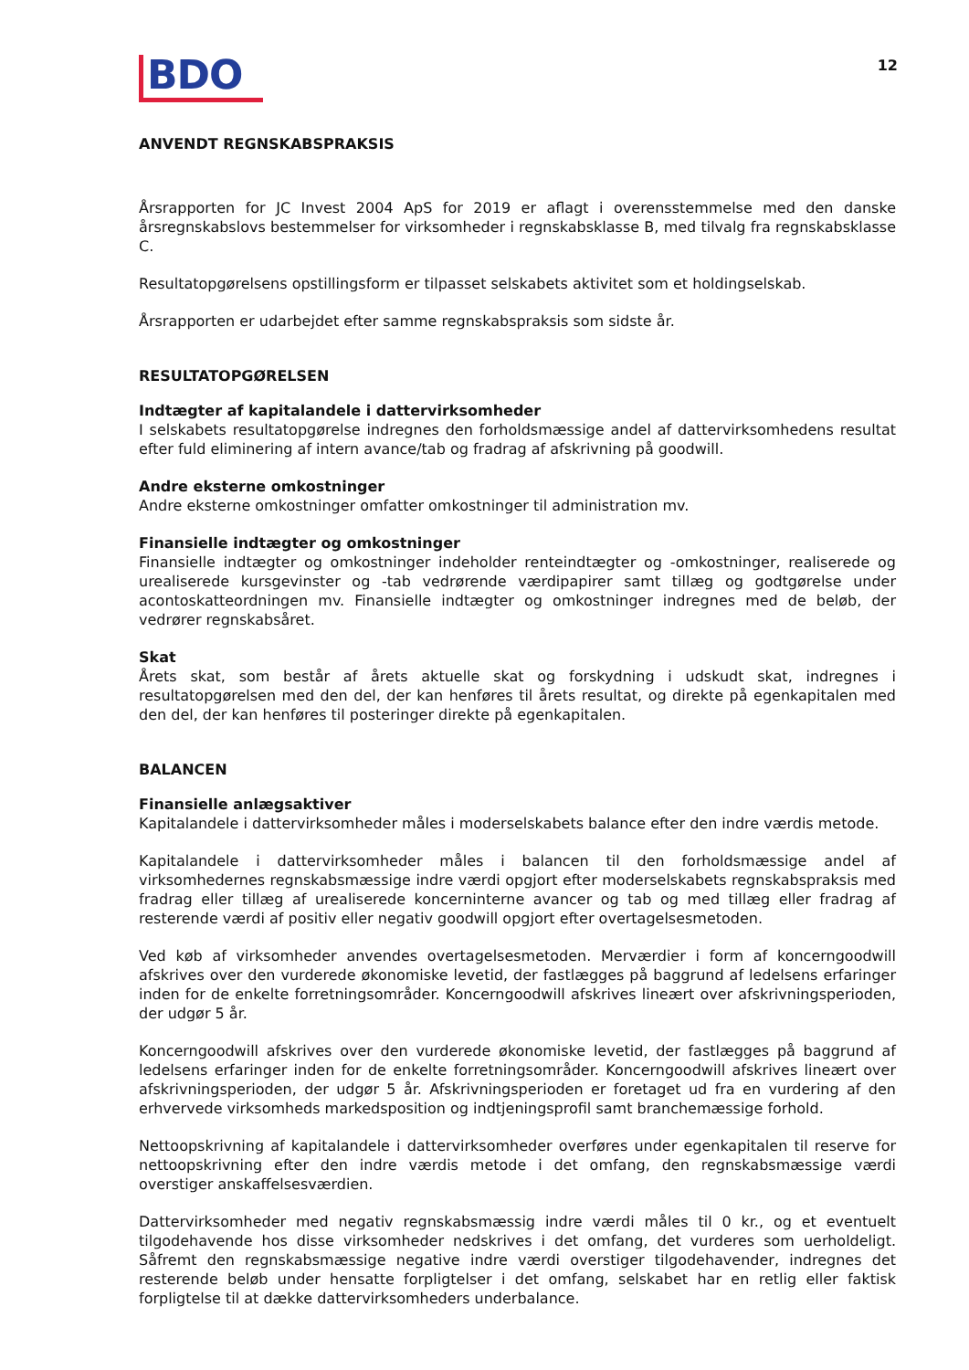12
BDO
ANVENDT REGNSKABSPRAKSIS
Årsrapporten for JC Invest 2004 ApS for 2019 er aflagt i overensstemmelse med den danske årsregnskabslovs bestemmelser for virksomheder i regnskabsklasse B, med tilvalg fra regnskabsklasse C.
Resultatopgørelsens opstillingsform er tilpasset selskabets aktivitet som et holdingselskab.
Årsrapporten er udarbejdet efter samme regnskabspraksis som sidste år.
RESULTATOPGØRELSEN
Indtægter af kapitalandele i dattervirksomheder
I selskabets resultatopgørelse indregnes den forholdsmæssige andel af dattervirksomhedens resultat efter fuld eliminering af intern avance/tab og fradrag af afskrivning på goodwill.
Andre eksterne omkostninger
Andre eksterne omkostninger omfatter omkostninger til administration mv.
Finansielle indtægter og omkostninger
Finansielle indtægter og omkostninger indeholder renteindtægter og -omkostninger, realiserede og urealiserede kursgevinster og -tab vedrørende værdipapirer samt tillæg og godtgørelse under acontoskatteordningen mv. Finansielle indtægter og omkostninger indregnes med de beløb, der vedrører regnskabsåret.
Skat
Årets skat, som består af årets aktuelle skat og forskydning i udskudt skat, indregnes i resultatopgørelsen med den del, der kan henføres til årets resultat, og direkte på egenkapitalen med den del, der kan henføres til posteringer direkte på egenkapitalen.
BALANCEN
Finansielle anlægsaktiver
Kapitalandele i dattervirksomheder måles i moderselskabets balance efter den indre værdis metode.
Kapitalandele i dattervirksomheder måles i balancen til den forholdsmæssige andel af virksomhedernes regnskabsmæssige indre værdi opgjort efter moderselskabets regnskabspraksis med fradrag eller tillæg af urealiserede koncerninterne avancer og tab og med tillæg eller fradrag af resterende værdi af positiv eller negativ goodwill opgjort efter overtagelsesmetoden.
Ved køb af virksomheder anvendes overtagelsesmetoden. Merværdier i form af koncerngoodwill afskrives over den vurderede økonomiske levetid, der fastlægges på baggrund af ledelsens erfaringer inden for de enkelte forretningsområder. Koncerngoodwill afskrives lineært over afskrivningsperioden, der udgør 5 år.
Koncerngoodwill afskrives over den vurderede økonomiske levetid, der fastlægges på baggrund af ledelsens erfaringer inden for de enkelte forretningsområder. Koncerngoodwill afskrives lineært over afskrivningsperioden, der udgør 5 år. Afskrivningsperioden er foretaget ud fra en vurdering af den erhvervede virksomheds markedsposition og indtjeningsprofil samt branchemæssige forhold.
Nettoopskrivning af kapitalandele i dattervirksomheder overføres under egenkapitalen til reserve for nettoopskrivning efter den indre værdis metode i det omfang, den regnskabsmæssige værdi overstiger anskaffelsesværdien.
Dattervirksomheder med negativ regnskabsmæssig indre værdi måles til 0 kr., og et eventuelt tilgodehavende hos disse virksomheder nedskrives i det omfang, det vurderes som uerholdeligt. Såfremt den regnskabsmæssige negative indre værdi overstiger tilgodehavender, indregnes det resterende beløb under hensatte forpligtelser i det omfang, selskabet har en retlig eller faktisk forpligtelse til at dække dattervirksomheders underbalance.